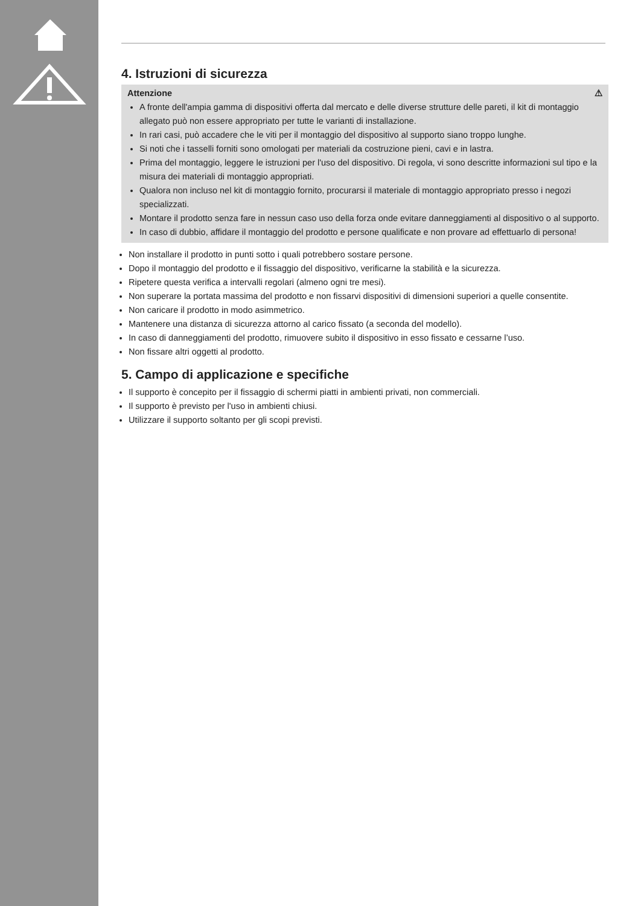4. Istruzioni di sicurezza
Attenzione ⚠
A fronte dell'ampia gamma di dispositivi offerta dal mercato e delle diverse strutture delle pareti, il kit di montaggio allegato può non essere appropriato per tutte le varianti di installazione.
In rari casi, può accadere che le viti per il montaggio del dispositivo al supporto siano troppo lunghe.
Si noti che i tasselli forniti sono omologati per materiali da costruzione pieni, cavi e in lastra.
Prima del montaggio, leggere le istruzioni per l'uso del dispositivo. Di regola, vi sono descritte informazioni sul tipo e la misura dei materiali di montaggio appropriati.
Qualora non incluso nel kit di montaggio fornito, procurarsi il materiale di montaggio appropriato presso i negozi specializzati.
Montare il prodotto senza fare in nessun caso uso della forza onde evitare danneggiamenti al dispositivo o al supporto.
In caso di dubbio, affidare il montaggio del prodotto e persone qualificate e non provare ad effettuarlo di persona!
Non installare il prodotto in punti sotto i quali potrebbero sostare persone.
Dopo il montaggio del prodotto e il fissaggio del dispositivo, verificarne la stabilità e la sicurezza.
Ripetere questa verifica a intervalli regolari (almeno ogni tre mesi).
Non superare la portata massima del prodotto e non fissarvi dispositivi di dimensioni superiori a quelle consentite.
Non caricare il prodotto in modo asimmetrico.
Mantenere una distanza di sicurezza attorno al carico fissato (a seconda del modello).
In caso di danneggiamenti del prodotto, rimuovere subito il dispositivo in esso fissato e cessarne l’uso.
Non fissare altri oggetti al prodotto.
5. Campo di applicazione e specifiche
Il supporto è concepito per il fissaggio di schermi piatti in ambienti privati, non commerciali.
Il supporto è previsto per l'uso in ambienti chiusi.
Utilizzare il supporto soltanto per gli scopi previsti.